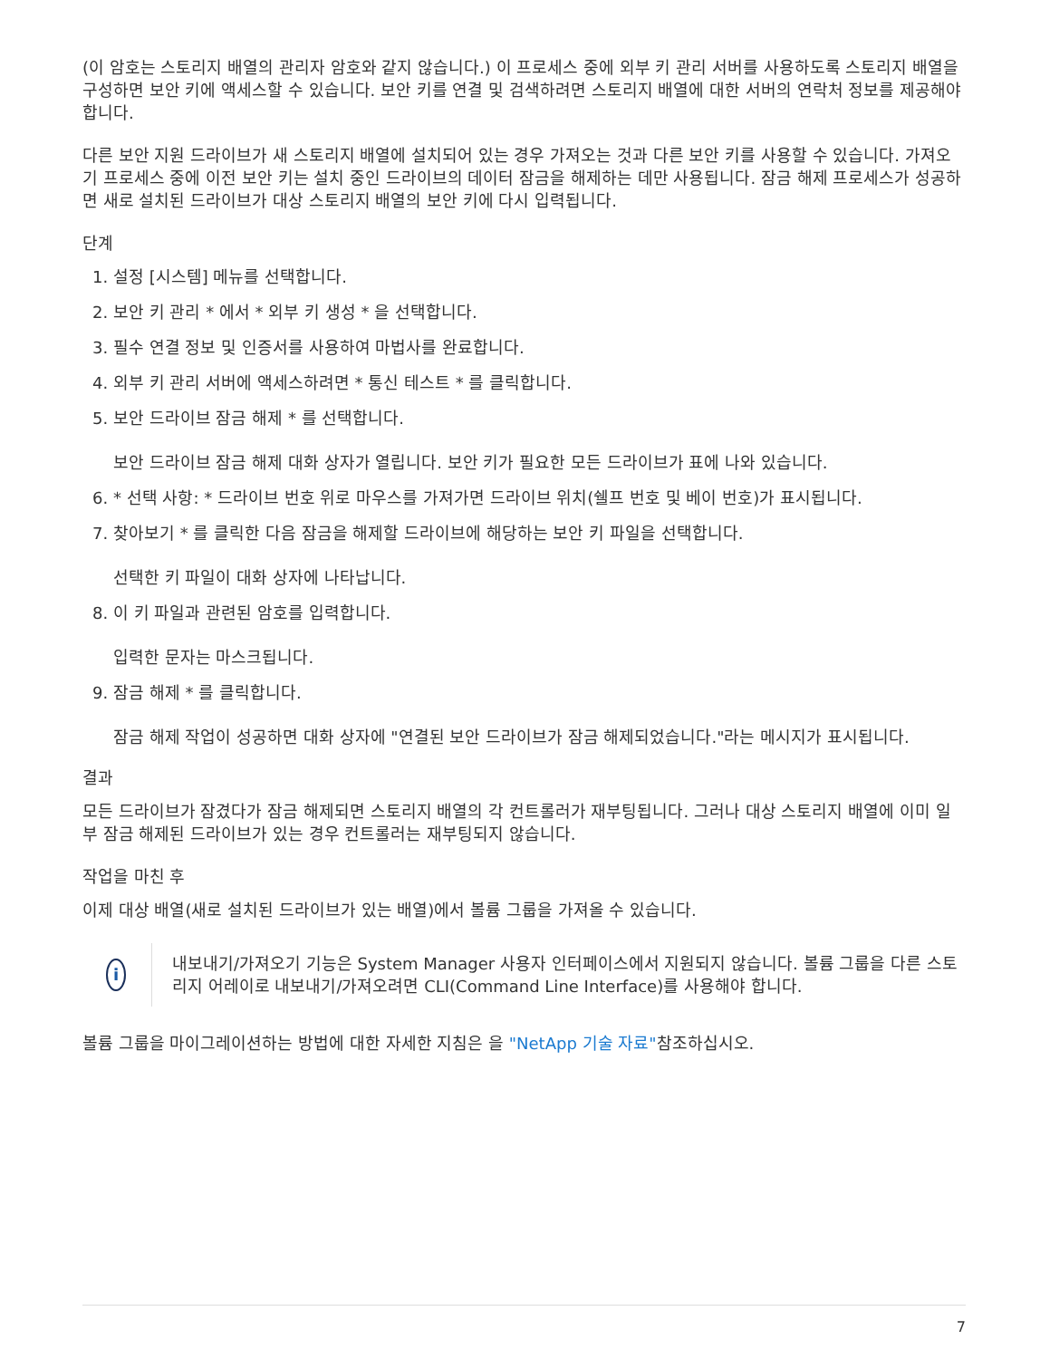(이 암호는 스토리지 배열의 관리자 암호와 같지 않습니다.) 이 프로세스 중에 외부 키 관리 서버를 사용하도록 스토리지 배열을 구성하면 보안 키에 액세스할 수 있습니다. 보안 키를 연결 및 검색하려면 스토리지 배열에 대한 서버의 연락처 정보를 제공해야 합니다.
다른 보안 지원 드라이브가 새 스토리지 배열에 설치되어 있는 경우 가져오는 것과 다른 보안 키를 사용할 수 있습니다. 가져오기 프로세스 중에 이전 보안 키는 설치 중인 드라이브의 데이터 잠금을 해제하는 데만 사용됩니다. 잠금 해제 프로세스가 성공하면 새로 설치된 드라이브가 대상 스토리지 배열의 보안 키에 다시 입력됩니다.
단계
1. 설정 [시스템] 메뉴를 선택합니다.
2. 보안 키 관리 * 에서 * 외부 키 생성 * 을 선택합니다.
3. 필수 연결 정보 및 인증서를 사용하여 마법사를 완료합니다.
4. 외부 키 관리 서버에 액세스하려면 * 통신 테스트 * 를 클릭합니다.
5. 보안 드라이브 잠금 해제 * 를 선택합니다.
보안 드라이브 잠금 해제 대화 상자가 열립니다. 보안 키가 필요한 모든 드라이브가 표에 나와 있습니다.
6. * 선택 사항: * 드라이브 번호 위로 마우스를 가져가면 드라이브 위치(쉘프 번호 및 베이 번호)가 표시됩니다.
7. 찾아보기 * 를 클릭한 다음 잠금을 해제할 드라이브에 해당하는 보안 키 파일을 선택합니다.
선택한 키 파일이 대화 상자에 나타납니다.
8. 이 키 파일과 관련된 암호를 입력합니다.
입력한 문자는 마스크됩니다.
9. 잠금 해제 * 를 클릭합니다.
잠금 해제 작업이 성공하면 대화 상자에 "연결된 보안 드라이브가 잠금 해제되었습니다."라는 메시지가 표시됩니다.
결과
모든 드라이브가 잠겼다가 잠금 해제되면 스토리지 배열의 각 컨트롤러가 재부팅됩니다. 그러나 대상 스토리지 배열에 이미 일부 잠금 해제된 드라이브가 있는 경우 컨트롤러는 재부팅되지 않습니다.
작업을 마친 후
이제 대상 배열(새로 설치된 드라이브가 있는 배열)에서 볼륨 그룹을 가져올 수 있습니다.
i
내보내기/가져오기 기능은 System Manager 사용자 인터페이스에서 지원되지 않습니다. 볼륨 그룹을 다른 스토리지 어레이로 내보내기/가져오려면 CLI(Command Line Interface)를 사용해야 합니다.
볼륨 그룹을 마이그레이션하는 방법에 대한 자세한 지침은 을 "NetApp 기술 자료"참조하십시오.
7